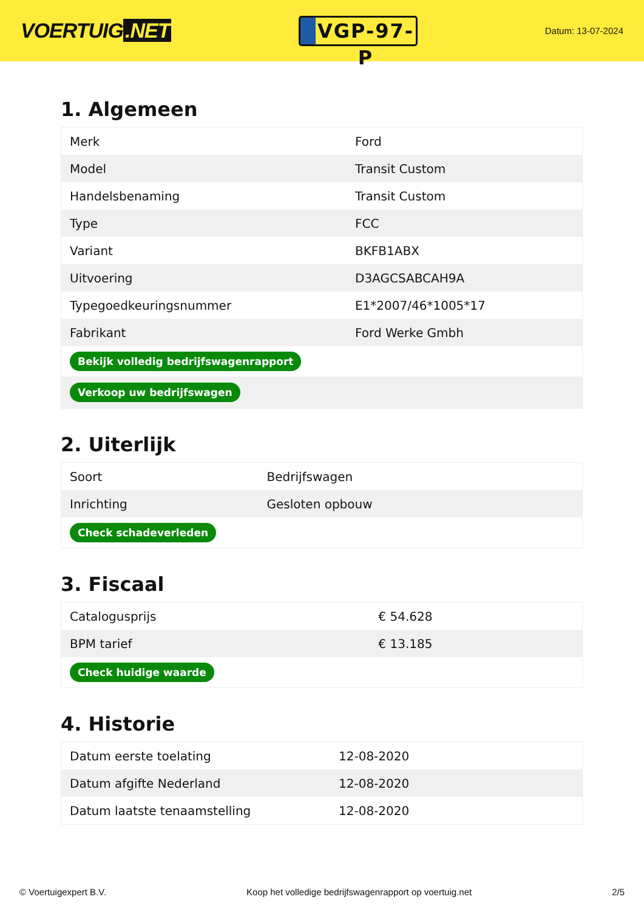VOERTUIG.NET
VGP-97-P
Datum: 13-07-2024
1. Algemeen
| Merk | Ford |
| Model | Transit Custom |
| Handelsbenaming | Transit Custom |
| Type | FCC |
| Variant | BKFB1ABX |
| Uitvoering | D3AGCSABCAH9A |
| Typegoedkeuringsnummer | E1*2007/46*1005*17 |
| Fabrikant | Ford Werke Gmbh |
| Bekijk volledig bedrijfswagenrapport | |
| Verkoop uw bedrijfswagen | |
2. Uiterlijk
| Soort | Bedrijfswagen |
| Inrichting | Gesloten opbouw |
| Check schadeverleden | |
3. Fiscaal
| Catalogusprijs | € 54.628 |
| BPM tarief | € 13.185 |
| Check huidige waarde | |
4. Historie
| Datum eerste toelating | 12-08-2020 |
| Datum afgifte Nederland | 12-08-2020 |
| Datum laatste tenaamstelling | 12-08-2020 |
© Voertuigexpert B.V. Koop het volledige bedrijfswagenrapport op voertuig.net 2/5